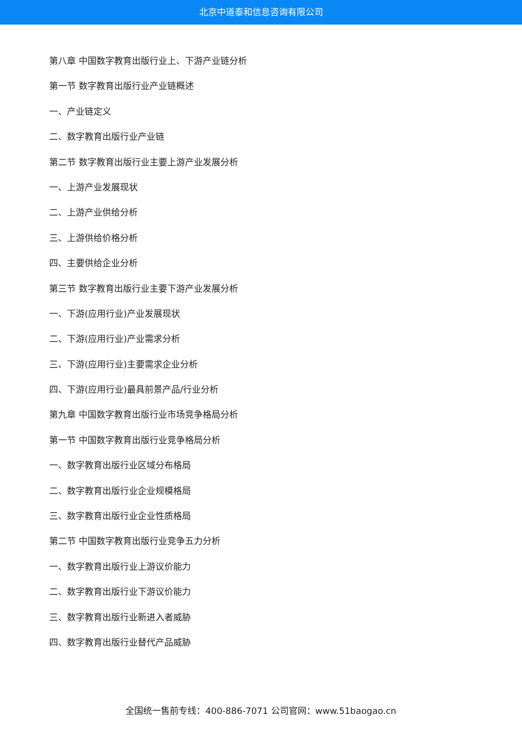北京中道泰和信息咨询有限公司
第八章 中国数字教育出版行业上、下游产业链分析
第一节 数字教育出版行业产业链概述
一、产业链定义
二、数字教育出版行业产业链
第二节 数字教育出版行业主要上游产业发展分析
一、上游产业发展现状
二、上游产业供给分析
三、上游供给价格分析
四、主要供给企业分析
第三节 数字教育出版行业主要下游产业发展分析
一、下游(应用行业)产业发展现状
二、下游(应用行业)产业需求分析
三、下游(应用行业)主要需求企业分析
四、下游(应用行业)最具前景产品/行业分析
第九章 中国数字教育出版行业市场竞争格局分析
第一节 中国数字教育出版行业竞争格局分析
一、数字教育出版行业区域分布格局
二、数字教育出版行业企业规模格局
三、数字教育出版行业企业性质格局
第二节 中国数字教育出版行业竞争五力分析
一、数字教育出版行业上游议价能力
二、数字教育出版行业下游议价能力
三、数字教育出版行业新进入者威胁
四、数字教育出版行业替代产品威胁
全国统一售前专线：400-886-7071 公司官网：www.51baogao.cn